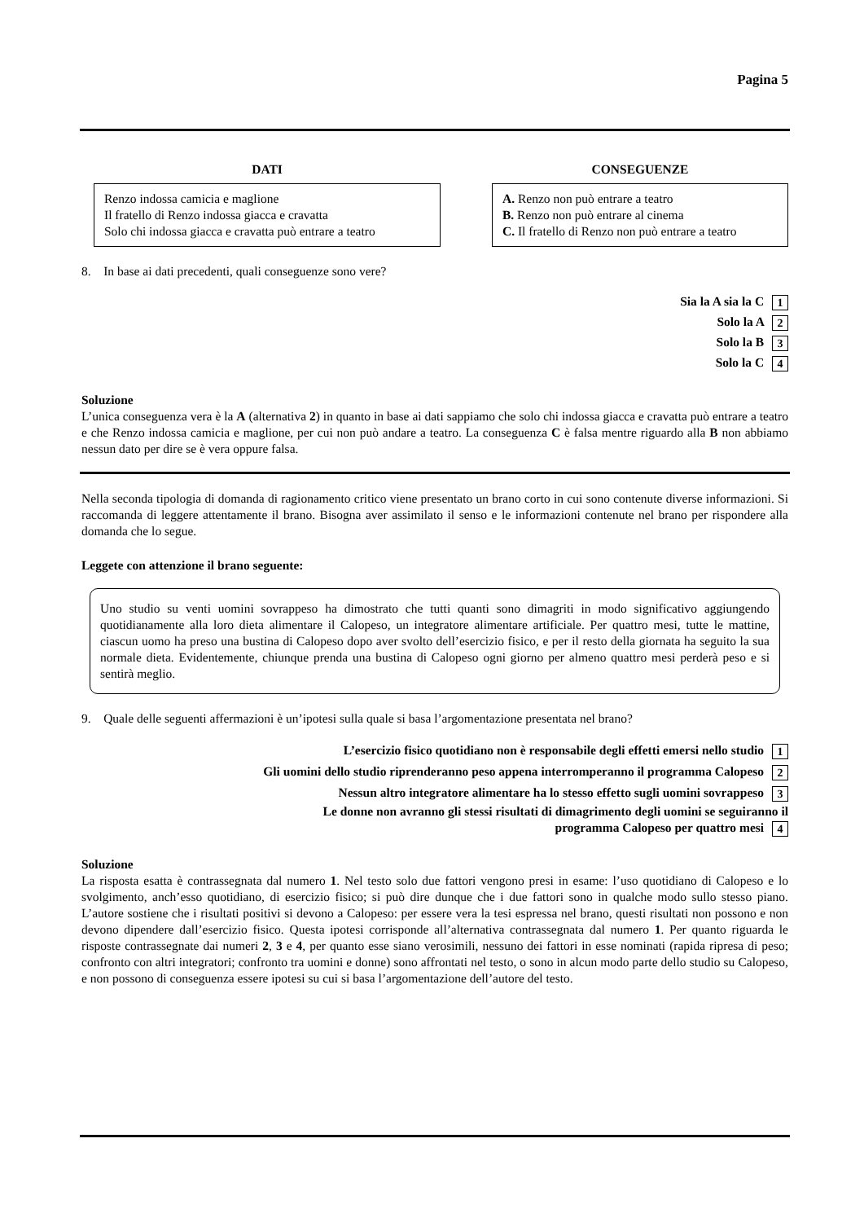Pagina 5
DATI
Renzo indossa camicia e maglione
Il fratello di Renzo indossa giacca e cravatta
Solo chi indossa giacca e cravatta può entrare a teatro
CONSEGUENZE
A. Renzo non può entrare a teatro
B. Renzo non può entrare al cinema
C. Il fratello di Renzo non può entrare a teatro
8. In base ai dati precedenti, quali conseguenze sono vere?
Sia la A sia la C 1
Solo la A 2
Solo la B 3
Solo la C 4
Soluzione
L’unica conseguenza vera è la A (alternativa 2) in quanto in base ai dati sappiamo che solo chi indossa giacca e cravatta può entrare a teatro e che Renzo indossa camicia e maglione, per cui non può andare a teatro. La conseguenza C è falsa mentre riguardo alla B non abbiamo nessun dato per dire se è vera oppure falsa.
Nella seconda tipologia di domanda di ragionamento critico viene presentato un brano corto in cui sono contenute diverse informazioni. Si raccomanda di leggere attentamente il brano. Bisogna aver assimilato il senso e le informazioni contenute nel brano per rispondere alla domanda che lo segue.
Leggete con attenzione il brano seguente:
Uno studio su venti uomini sovrappeso ha dimostrato che tutti quanti sono dimagriti in modo significativo aggiungendo quotidianamente alla loro dieta alimentare il Calopeso, un integratore alimentare artificiale. Per quattro mesi, tutte le mattine, ciascun uomo ha preso una bustina di Calopeso dopo aver svolto dell’esercizio fisico, e per il resto della giornata ha seguito la sua normale dieta. Evidentemente, chiunque prenda una bustina di Calopeso ogni giorno per almeno quattro mesi perderà peso e si sentirà meglio.
9. Quale delle seguenti affermazioni è un’ipotesi sulla quale si basa l’argomentazione presentata nel brano?
L’esercizio fisico quotidiano non è responsabile degli effetti emersi nello studio 1
Gli uomini dello studio riprenderanno peso appena interromperanno il programma Calopeso 2
Nessun altro integratore alimentare ha lo stesso effetto sugli uomini sovrappeso 3
Le donne non avranno gli stessi risultati di dimagrimento degli uomini se seguiranno il
programma Calopeso per quattro mesi 4
Soluzione
La risposta esatta è contrassegnata dal numero 1. Nel testo solo due fattori vengono presi in esame: l’uso quotidiano di Calopeso e lo svolgimento, anch’esso quotidiano, di esercizio fisico; si può dire dunque che i due fattori sono in qualche modo sullo stesso piano. L’autore sostiene che i risultati positivi si devono a Calopeso: per essere vera la tesi espressa nel brano, questi risultati non possono e non devono dipendere dall’esercizio fisico. Questa ipotesi corrisponde all’alternativa contrassegnata dal numero 1. Per quanto riguarda le risposte contrassegnate dai numeri 2, 3 e 4, per quanto esse siano verosimili, nessuno dei fattori in esse nominati (rapida ripresa di peso; confronto con altri integratori; confronto tra uomini e donne) sono affrontati nel testo, o sono in alcun modo parte dello studio su Calopeso, e non possono di conseguenza essere ipotesi su cui si basa l’argomentazione dell’autore del testo.